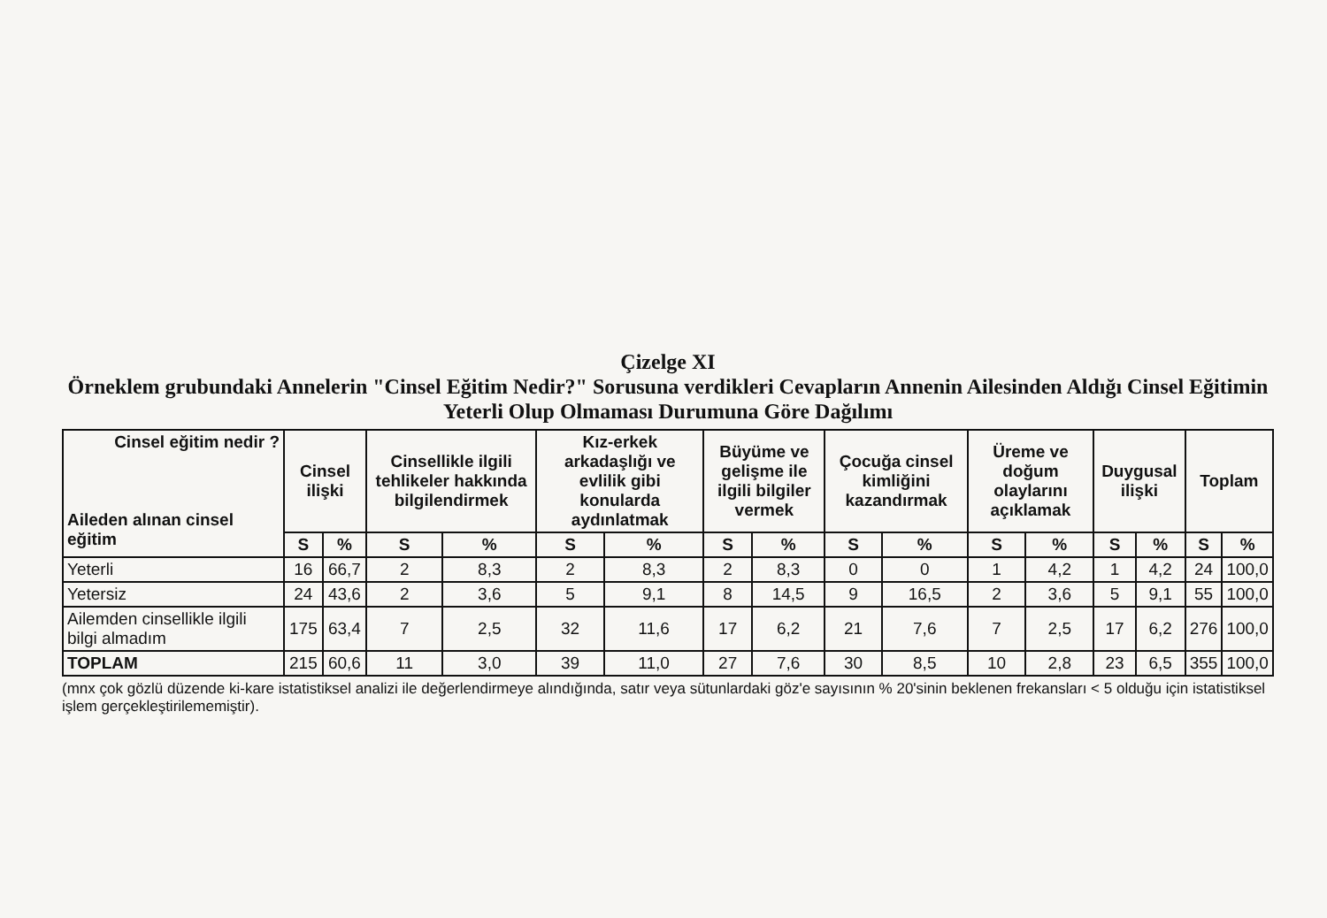Çizelge XI
Örneklem grubundaki Annelerin "Cinsel Eğitim Nedir?" Sorusuna verdikleri Cevapların Annenin Ailesinden Aldığı Cinsel Eğitimin Yeterli Olup Olmaması Durumuna Göre Dağılımı
| Cinsel eğitim nedir ? Aileden alınan cinsel eğitim | Cinsel ilişki | | Cinsellikle ilgili tehlikeler hakkında bilgilendirmek | | Kız-erkek arkadaşlığı ve evlilik gibi konularda aydınlatmak | | Büyüme ve gelişme ile ilgili bilgiler vermek | | Çocuğa cinsel kimliğini kazandırmak | | Üreme ve doğum olaylarını açıklamak | | Duygusal ilişki | | Toplam | |
| --- | --- | --- | --- | --- | --- | --- | --- | --- | --- | --- | --- | --- | --- | --- | --- | --- |
| | S | % | S | % | S | % | S | % | S | % | S | % | S | % | S | % |
| Yeterli | 16 | 66,7 | 2 | 8,3 | 2 | 8,3 | 2 | 8,3 | 0 | 0 | 1 | 4,2 | 1 | 4,2 | 24 | 100,0 |
| Yetersiz | 24 | 43,6 | 2 | 3,6 | 5 | 9,1 | 8 | 14,5 | 9 | 16,5 | 2 | 3,6 | 5 | 9,1 | 55 | 100,0 |
| Ailemden cinsellikle ilgili bilgi almadım | 175 | 63,4 | 7 | 2,5 | 32 | 11,6 | 17 | 6,2 | 21 | 7,6 | 7 | 2,5 | 17 | 6,2 | 276 | 100,0 |
| TOPLAM | 215 | 60,6 | 11 | 3,0 | 39 | 11,0 | 27 | 7,6 | 30 | 8,5 | 10 | 2,8 | 23 | 6,5 | 355 | 100,0 |
(mnx çok gözlü düzende ki-kare istatistiksel analizi ile değerlendirmeye alındığında, satır veya sütunlardaki göz'e sayısının % 20'sinin beklenen frekansları < 5 olduğu için istatistiksel işlem gerçekleştirilememiştir).